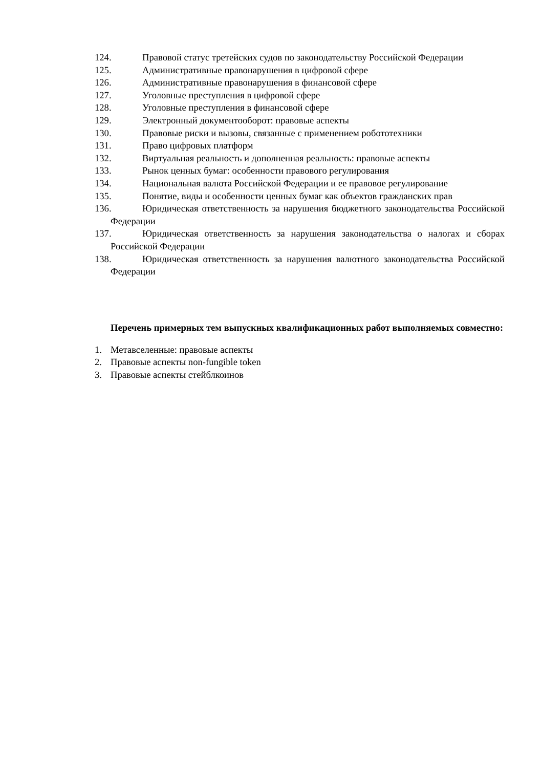124. Правовой статус третейских судов по законодательству Российской Федерации
125. Административные правонарушения в цифровой сфере
126. Административные правонарушения в финансовой сфере
127. Уголовные преступления в цифровой сфере
128. Уголовные преступления в финансовой сфере
129. Электронный документооборот: правовые аспекты
130. Правовые риски и вызовы, связанные с применением робототехники
131. Право цифровых платформ
132. Виртуальная реальность и дополненная реальность: правовые аспекты
133. Рынок ценных бумаг: особенности правового регулирования
134. Национальная валюта Российской Федерации и ее правовое регулирование
135. Понятие, виды и особенности ценных бумаг как объектов гражданских прав
136. Юридическая ответственность за нарушения бюджетного законодательства Российской Федерации
137. Юридическая ответственность за нарушения законодательства о налогах и сборах Российской Федерации
138. Юридическая ответственность за нарушения валютного законодательства Российской Федерации
Перечень примерных тем выпускных квалификационных работ выполняемых совместно:
1. Метавселенные: правовые аспекты
2. Правовые аспекты non-fungible token
3. Правовые аспекты стейблкоинов